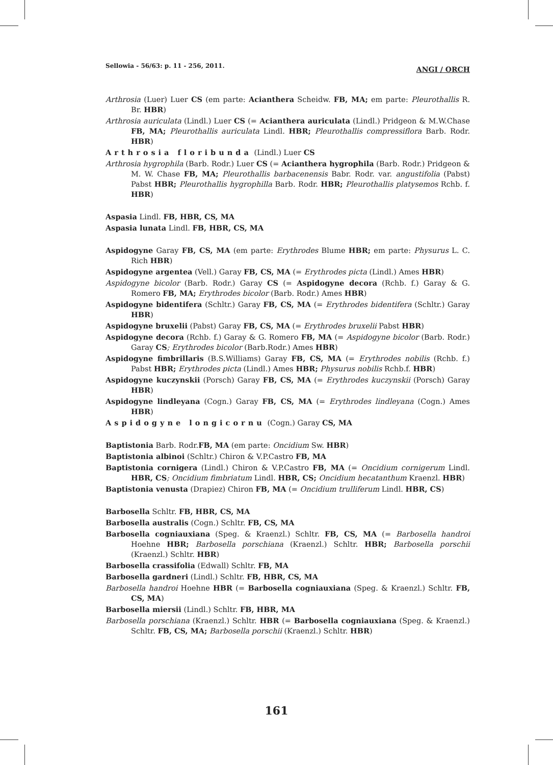Sellowia - 56/63: p. 11 - 256, 2011. ANGI / ORCH
Arthrosia (Luer) Luer CS (em parte: Acianthera Scheidw. FB, MA; em parte: Pleurothallis R. Br. HBR)
Arthrosia auriculata (Lindl.) Luer CS (= Acianthera auriculata (Lindl.) Pridgeon & M.W.Chase FB, MA; Pleurothallis auriculata Lindl. HBR; Pleurothallis compressiflora Barb. Rodr. HBR)
Arthrosia floribunda (Lindl.) Luer CS
Arthrosia hygrophila (Barb. Rodr.) Luer CS (= Acianthera hygrophila (Barb. Rodr.) Pridgeon & M. W. Chase FB, MA; Pleurothallis barbacenensis Babr. Rodr. var. angustifolia (Pabst) Pabst HBR; Pleurothallis hygrophilla Barb. Rodr. HBR; Pleurothallis platysemos Rchb. f. HBR)
Aspasia Lindl. FB, HBR, CS, MA
Aspasia lunata Lindl. FB, HBR, CS, MA
Aspidogyne Garay FB, CS, MA (em parte: Erythrodes Blume HBR; em parte: Physurus L. C. Rich HBR)
Aspidogyne argentea (Vell.) Garay FB, CS, MA (= Erythrodes picta (Lindl.) Ames HBR)
Aspidogyne bicolor (Barb. Rodr.) Garay CS (= Aspidogyne decora (Rchb. f.) Garay & G. Romero FB, MA; Erythrodes bicolor (Barb. Rodr.) Ames HBR)
Aspidogyne bidentifera (Schltr.) Garay FB, CS, MA (= Erythrodes bidentifera (Schltr.) Garay HBR)
Aspidogyne bruxelii (Pabst) Garay FB, CS, MA (= Erythrodes bruxelii Pabst HBR)
Aspidogyne decora (Rchb. f.) Garay & G. Romero FB, MA (= Aspidogyne bicolor (Barb. Rodr.) Garay CS; Erythrodes bicolor (Barb.Rodr.) Ames HBR)
Aspidogyne fimbrillaris (B.S.Williams) Garay FB, CS, MA (= Erythrodes nobilis (Rchb. f.) Pabst HBR; Erythrodes picta (Lindl.) Ames HBR; Physurus nobilis Rchb.f. HBR)
Aspidogyne kuczynskii (Porsch) Garay FB, CS, MA (= Erythrodes kuczynskii (Porsch) Garay HBR)
Aspidogyne lindleyana (Cogn.) Garay FB, CS, MA (= Erythrodes lindleyana (Cogn.) Ames HBR)
Aspidogyne longicornu (Cogn.) Garay CS, MA
Baptistonia Barb. Rodr.FB, MA (em parte: Oncidium Sw. HBR)
Baptistonia albinoi (Schltr.) Chiron & V.P.Castro FB, MA
Baptistonia cornigera (Lindl.) Chiron & V.P.Castro FB, MA (= Oncidium cornigerum Lindl. HBR, CS; Oncidium fimbriatum Lindl. HBR, CS; Oncidium hecatanthum Kraenzl. HBR)
Baptistonia venusta (Drapiez) Chiron FB, MA (= Oncidium trulliferum Lindl. HBR, CS)
Barbosella Schltr. FB, HBR, CS, MA
Barbosella australis (Cogn.) Schltr. FB, CS, MA
Barbosella cogniauxiana (Speg. & Kraenzl.) Schltr. FB, CS, MA (= Barbosella handroi Hoehne HBR; Barbosella porschiana (Kraenzl.) Schltr. HBR; Barbosella porschii (Kraenzl.) Schltr. HBR)
Barbosella crassifolia (Edwall) Schltr. FB, MA
Barbosella gardneri (Lindl.) Schltr. FB, HBR, CS, MA
Barbosella handroi Hoehne HBR (= Barbosella cogniauxiana (Speg. & Kraenzl.) Schltr. FB, CS, MA)
Barbosella miersii (Lindl.) Schltr. FB, HBR, MA
Barbosella porschiana (Kraenzl.) Schltr. HBR (= Barbosella cogniauxiana (Speg. & Kraenzl.) Schltr. FB, CS, MA; Barbosella porschii (Kraenzl.) Schltr. HBR)
161